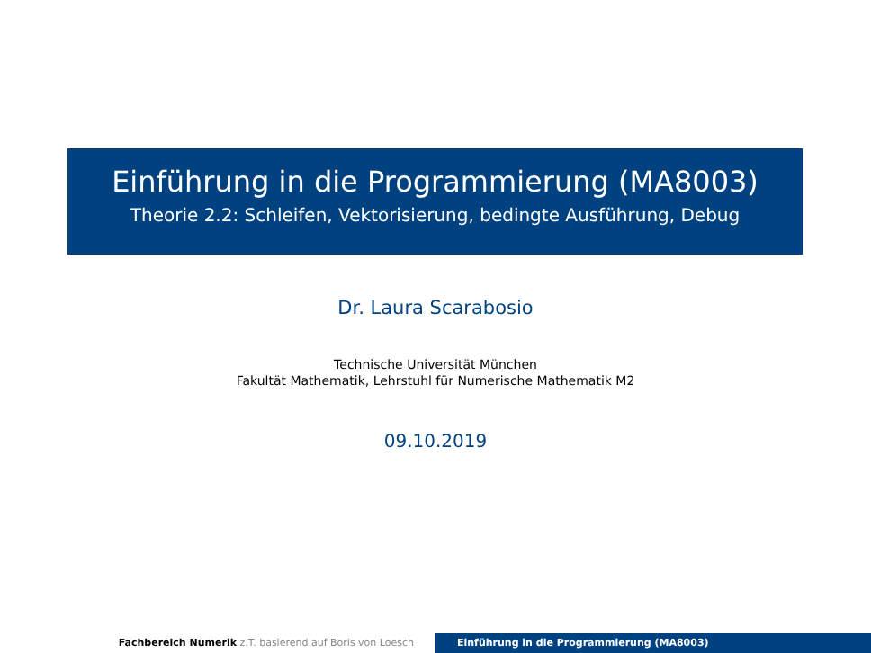Einführung in die Programmierung (MA8003)
Theorie 2.2: Schleifen, Vektorisierung, bedingte Ausführung, Debug
Dr. Laura Scarabosio
Technische Universität München
Fakultät Mathematik, Lehrstuhl für Numerische Mathematik M2
09.10.2019
Fachbereich Numerik z.T. basierend auf Boris von Loesch Einführung in die Programmierung (MA8003)